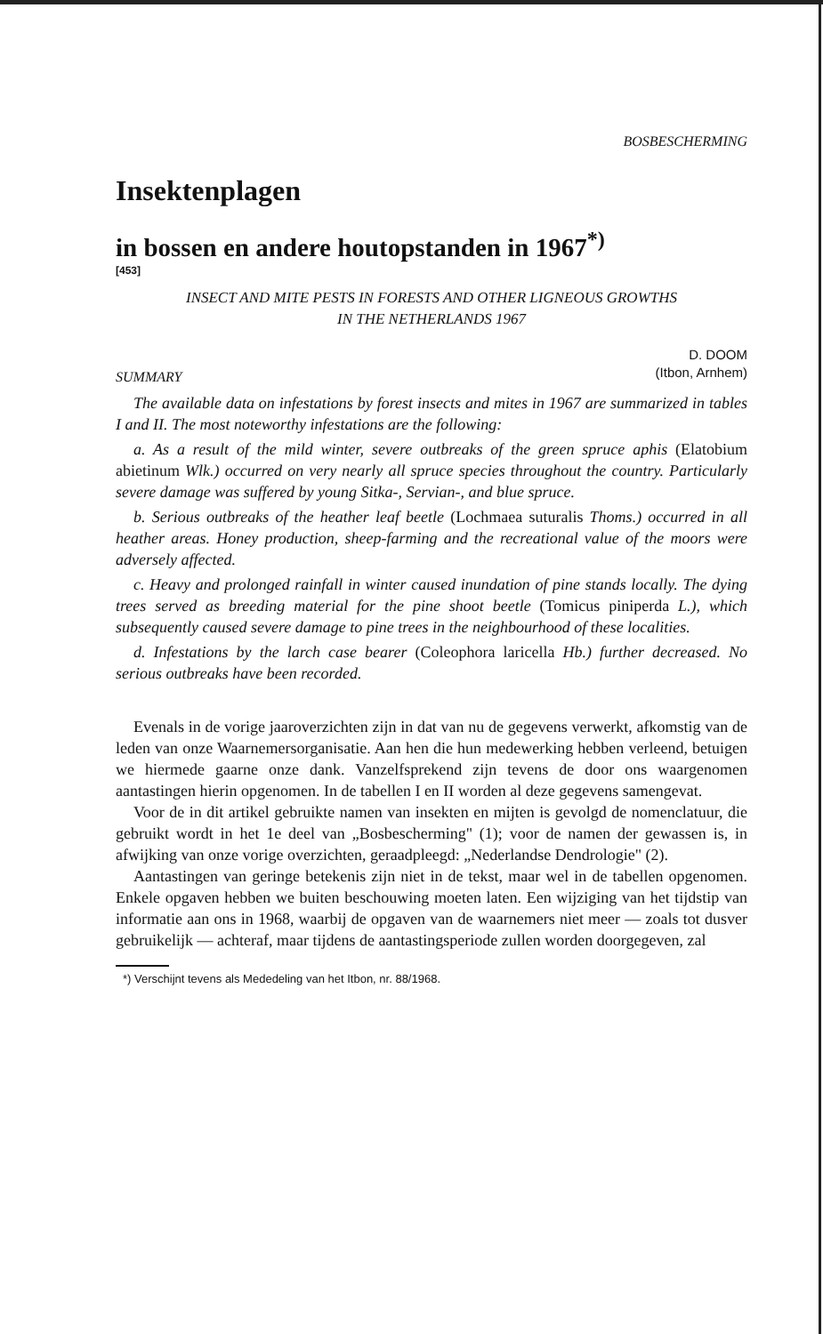BOSBESCHERMING
Insektenplagen
in bossen en andere houtopstanden in 1967<sup>*)</sup>
[453]
INSECT AND MITE PESTS IN FORESTS AND OTHER LIGNEOUS GROWTHS
IN THE NETHERLANDS 1967
D. DOOM
(Itbon, Arnhem)
SUMMARY
The available data on infestations by forest insects and mites in 1967 are summarized in tables I and II. The most noteworthy infestations are the following:
a. As a result of the mild winter, severe outbreaks of the green spruce aphis (Elatobium abietinum Wlk.) occurred on very nearly all spruce species throughout the country. Particularly severe damage was suffered by young Sitka-, Servian-, and blue spruce.
b. Serious outbreaks of the heather leaf beetle (Lochmaea suturalis Thoms.) occurred in all heather areas. Honey production, sheep-farming and the recreational value of the moors were adversely affected.
c. Heavy and prolonged rainfall in winter caused inundation of pine stands locally. The dying trees served as breeding material for the pine shoot beetle (Tomicus piniperda L.), which subsequently caused severe damage to pine trees in the neighbourhood of these localities.
d. Infestations by the larch case bearer (Coleophora laricella Hb.) further decreased. No serious outbreaks have been recorded.
Evenals in de vorige jaaroverzichten zijn in dat van nu de gegevens verwerkt, afkomstig van de leden van onze Waarnemersorganisatie. Aan hen die hun medewerking hebben verleend, betuigen we hiermede gaarne onze dank. Vanzelfsprekend zijn tevens de door ons waargenomen aantastingen hierin opgenomen. In de tabellen I en II worden al deze gegevens samengevat.
Voor de in dit artikel gebruikte namen van insekten en mijten is gevolgd de nomenclatuur, die gebruikt wordt in het 1e deel van „Bosbescherming" (1); voor de namen der gewassen is, in afwijking van onze vorige overzichten, geraadpleegd: „Nederlandse Dendrologie" (2).
Aantastingen van geringe betekenis zijn niet in de tekst, maar wel in de tabellen opgenomen. Enkele opgaven hebben we buiten beschouwing moeten laten. Een wijziging van het tijdstip van informatie aan ons in 1968, waarbij de opgaven van de waarnemers niet meer — zoals tot dusver gebruikelijk — achteraf, maar tijdens de aantastingsperiode zullen worden doorgegeven, zal
*) Verschijnt tevens als Mededeling van het Itbon, nr. 88/1968.